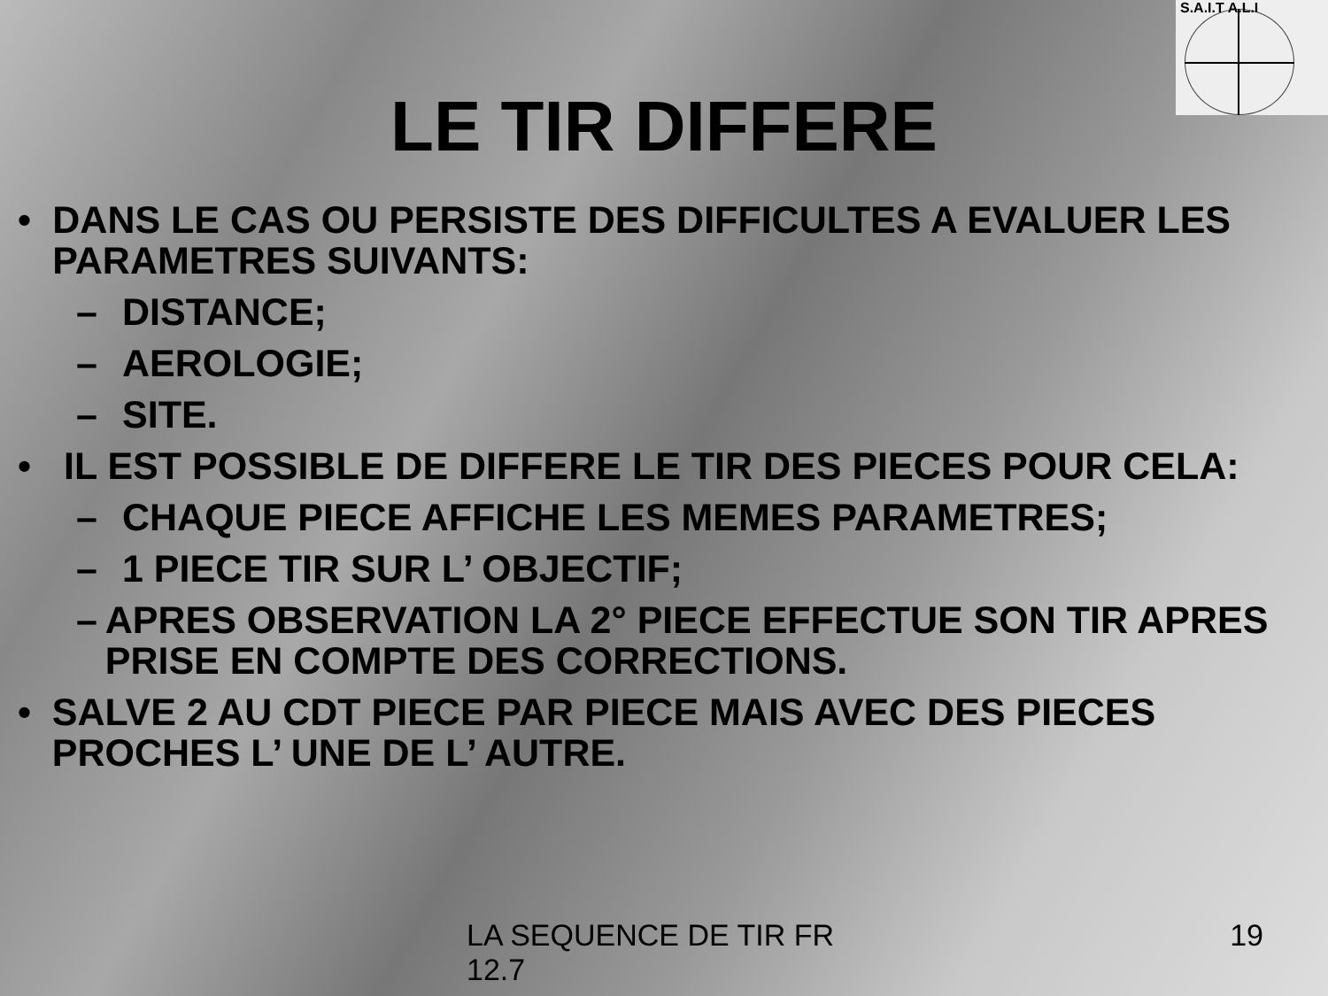S.A.I.T A.L.I
LE TIR DIFFERE
• DANS LE CAS OU PERSISTE DES DIFFICULTES A EVALUER LES PARAMETRES SUIVANTS:
– DISTANCE;
– AEROLOGIE;
– SITE.
• IL EST POSSIBLE DE DIFFERE LE TIR DES PIECES POUR CELA:
– CHAQUE PIECE AFFICHE LES MEMES PARAMETRES;
– 1 PIECE TIR SUR L’ OBJECTIF;
– APRES OBSERVATION LA 2° PIECE EFFECTUE SON TIR APRES PRISE EN COMPTE DES CORRECTIONS.
• SALVE 2 AU CDT PIECE PAR PIECE MAIS AVEC DES PIECES PROCHES L’ UNE DE L’ AUTRE.
LA SEQUENCE DE TIR FR 12.7
19